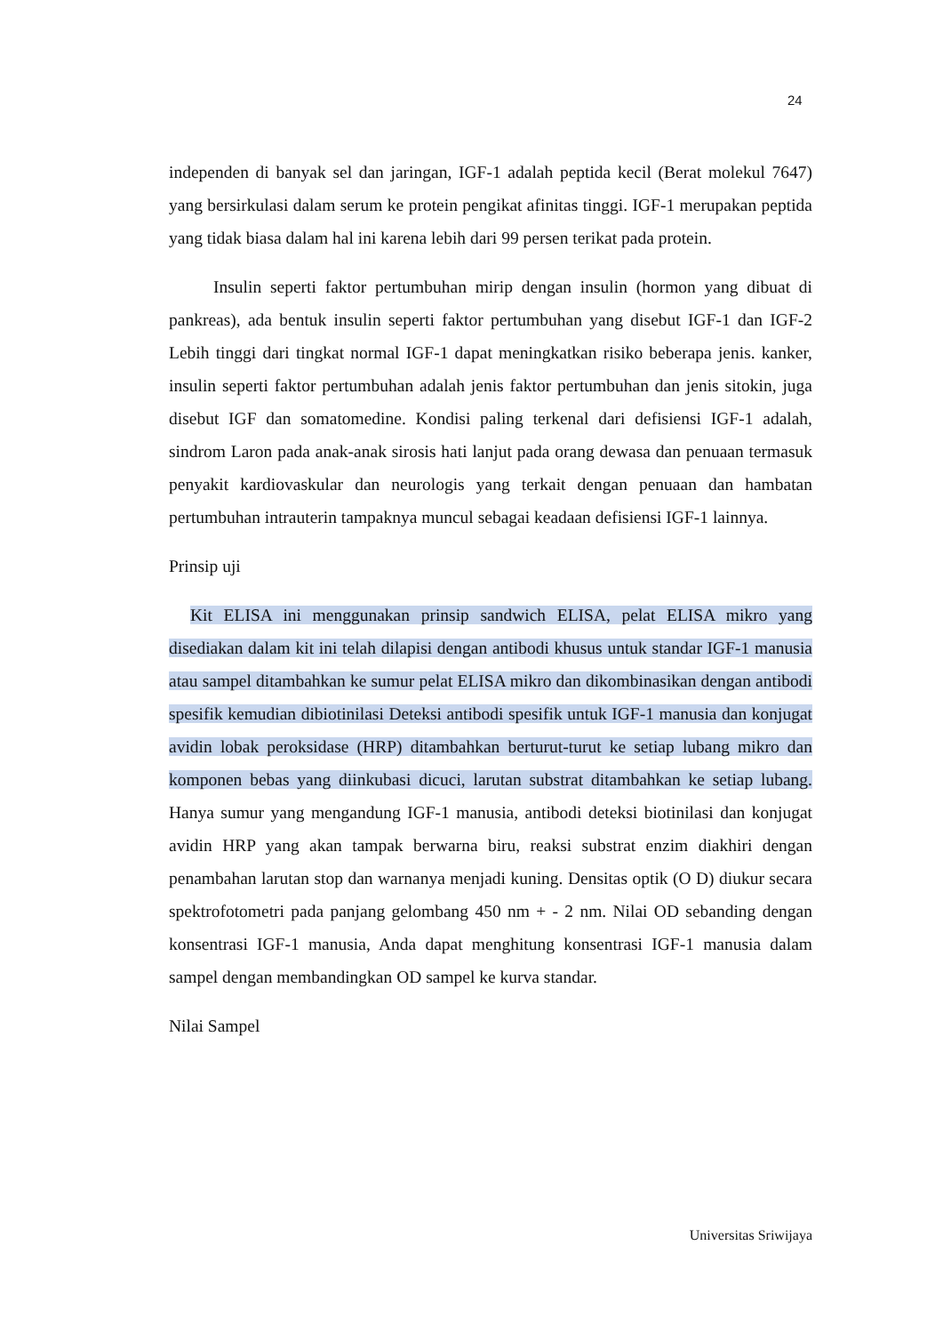24
independen di banyak sel dan jaringan, IGF-1 adalah peptida kecil (Berat molekul 7647) yang bersirkulasi dalam serum ke protein pengikat afinitas tinggi. IGF-1 merupakan peptida yang tidak biasa dalam hal ini karena lebih dari 99 persen terikat pada protein.
Insulin seperti faktor pertumbuhan mirip dengan insulin (hormon yang dibuat di pankreas), ada bentuk insulin seperti faktor pertumbuhan yang disebut IGF-1 dan IGF-2 Lebih tinggi dari tingkat normal IGF-1 dapat meningkatkan risiko beberapa jenis. kanker, insulin seperti faktor pertumbuhan adalah jenis faktor pertumbuhan dan jenis sitokin, juga disebut IGF dan somatomedine. Kondisi paling terkenal dari defisiensi IGF-1 adalah, sindrom Laron pada anak-anak sirosis hati lanjut pada orang dewasa dan penuaan termasuk penyakit kardiovaskular dan neurologis yang terkait dengan penuaan dan hambatan pertumbuhan intrauterin tampaknya muncul sebagai keadaan defisiensi IGF-1 lainnya.
Prinsip uji
Kit ELISA ini menggunakan prinsip sandwich ELISA, pelat ELISA mikro yang disediakan dalam kit ini telah dilapisi dengan antibodi khusus untuk standar IGF-1 manusia atau sampel ditambahkan ke sumur pelat ELISA mikro dan dikombinasikan dengan antibodi spesifik kemudian dibiotinilasi Deteksi antibodi spesifik untuk IGF-1 manusia dan konjugat avidin lobak peroksidase (HRP) ditambahkan berturut-turut ke setiap lubang mikro dan komponen bebas yang diinkubasi dicuci, larutan substrat ditambahkan ke setiap lubang. Hanya sumur yang mengandung IGF-1 manusia, antibodi deteksi biotinilasi dan konjugat avidin HRP yang akan tampak berwarna biru, reaksi substrat enzim diakhiri dengan penambahan larutan stop dan warnanya menjadi kuning. Densitas optik (O D) diukur secara spektrofotometri pada panjang gelombang 450 nm + - 2 nm. Nilai OD sebanding dengan konsentrasi IGF-1 manusia, Anda dapat menghitung konsentrasi IGF-1 manusia dalam sampel dengan membandingkan OD sampel ke kurva standar.
Nilai Sampel
Universitas Sriwijaya